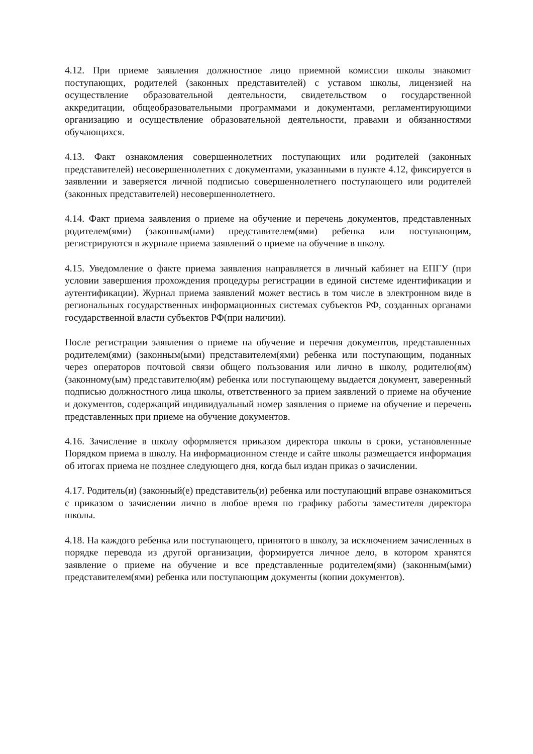4.12. При приеме заявления должностное лицо приемной комиссии школы знакомит поступающих, родителей (законных представителей) с уставом школы, лицензией на осуществление образовательной деятельности, свидетельством о государственной аккредитации, общеобразовательными программами и документами, регламентирующими организацию и осуществление образовательной деятельности, правами и обязанностями обучающихся.
4.13. Факт ознакомления совершеннолетних поступающих или родителей (законных представителей) несовершеннолетних с документами, указанными в пункте 4.12, фиксируется в заявлении и заверяется личной подписью совершеннолетнего поступающего или родителей (законных представителей) несовершеннолетнего.
4.14. Факт приема заявления о приеме на обучение и перечень документов, представленных родителем(ями) (законным(ыми) представителем(ями) ребенка или поступающим, регистрируются в журнале приема заявлений о приеме на обучение в школу.
4.15. Уведомление о факте приема заявления направляется в личный кабинет на ЕПГУ (при условии завершения прохождения процедуры регистрации в единой системе идентификации и аутентификации). Журнал приема заявлений может вестись в том числе в электронном виде в региональных государственных информационных системах субъектов РФ, созданных органами государственной власти субъектов РФ(при наличии).
После регистрации заявления о приеме на обучение и перечня документов, представленных родителем(ями) (законным(ыми) представителем(ями) ребенка или поступающим, поданных через операторов почтовой связи общего пользования или лично в школу, родителю(ям) (законному(ым) представителю(ям) ребенка или поступающему выдается документ, заверенный подписью должностного лица школы, ответственного за прием заявлений о приеме на обучение и документов, содержащий индивидуальный номер заявления о приеме на обучение и перечень представленных при приеме на обучение документов.
4.16. Зачисление в школу оформляется приказом директора школы в сроки, установленные Порядком приема в школу. На информационном стенде и сайте школы размещается информация об итогах приема не позднее следующего дня, когда был издан приказ о зачислении.
4.17. Родитель(и) (законный(е) представитель(и) ребенка или поступающий вправе ознакомиться с приказом о зачислении лично в любое время по графику работы заместителя директора школы.
4.18. На каждого ребенка или поступающего, принятого в школу, за исключением зачисленных в порядке перевода из другой организации, формируется личное дело, в котором хранятся заявление о приеме на обучение и все представленные родителем(ями) (законным(ыми) представителем(ями) ребенка или поступающим документы (копии документов).